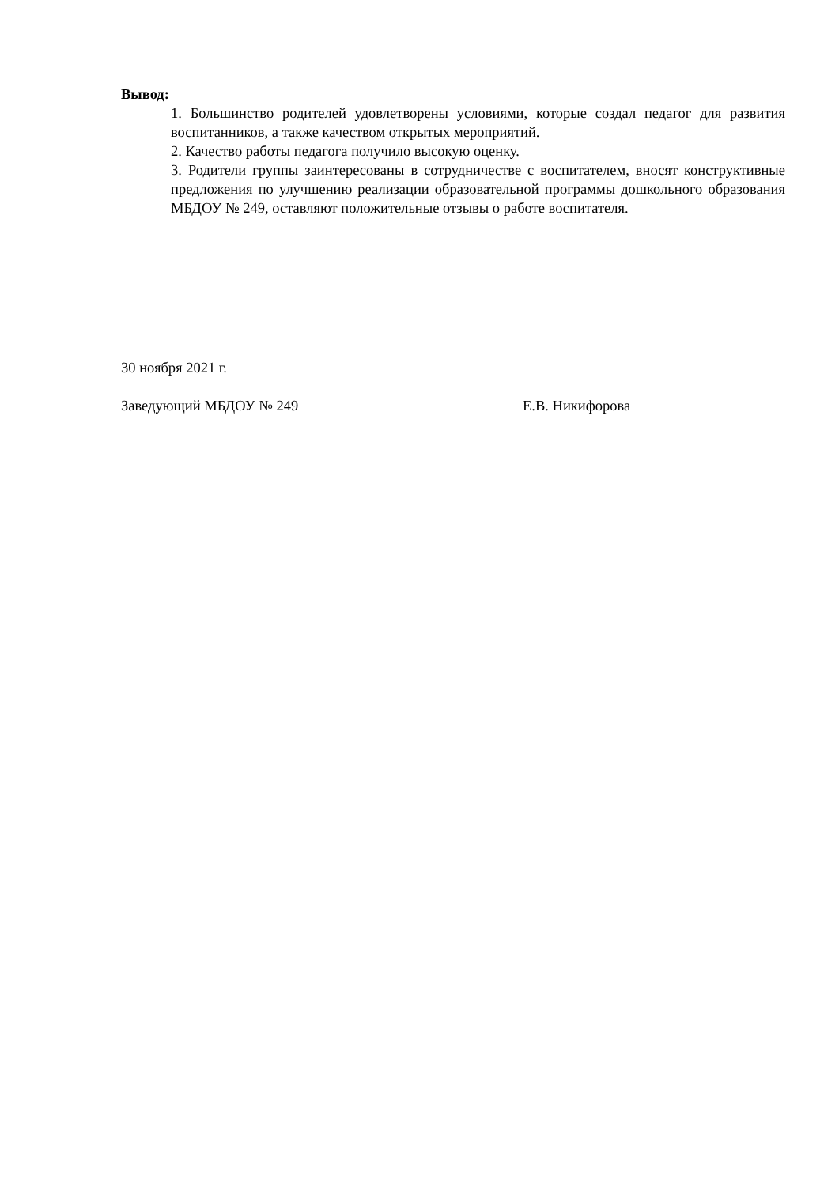Вывод:
1. Большинство родителей удовлетворены условиями, которые создал педагог для развития воспитанников, а также качеством открытых мероприятий.
2. Качество работы педагога получило высокую оценку.
3. Родители группы заинтересованы в сотрудничестве с воспитателем, вносят конструктивные предложения по улучшению реализации образовательной программы дошкольного образования МБДОУ № 249, оставляют положительные отзывы о работе воспитателя.
30 ноября 2021 г.
Заведующий МБДОУ № 249 Е.В. Никифорова